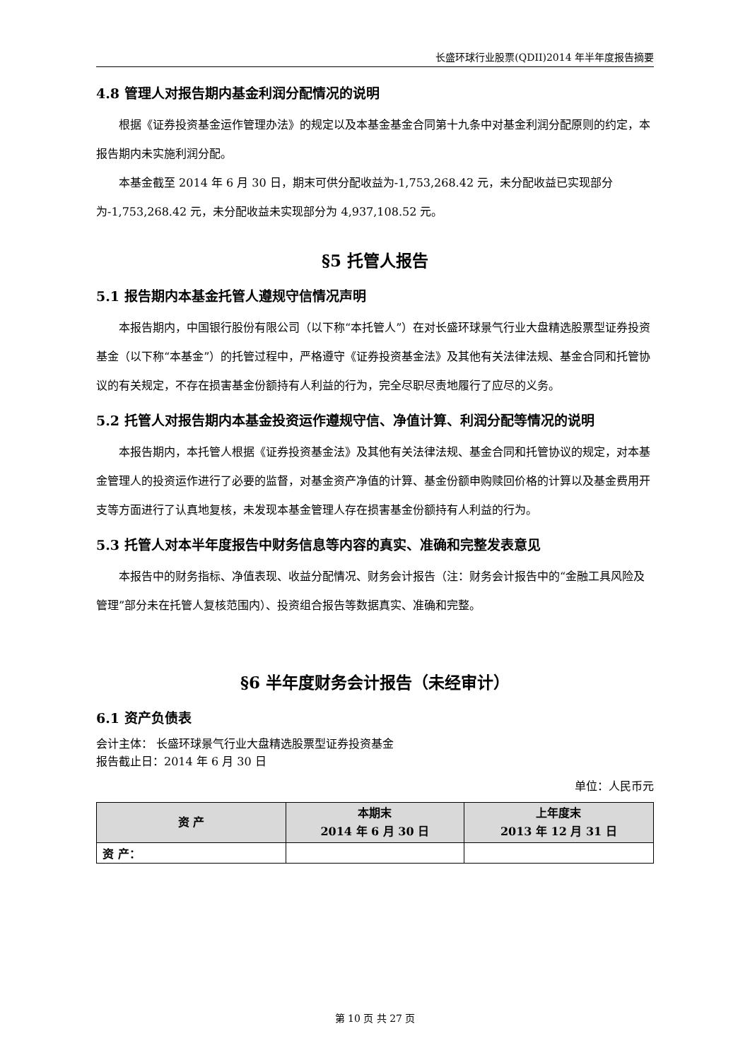长盛环球行业股票(QDII)2014 年半年度报告摘要
4.8 管理人对报告期内基金利润分配情况的说明
根据《证券投资基金运作管理办法》的规定以及本基金基金合同第十九条中对基金利润分配原则的约定，本报告期内未实施利润分配。
本基金截至 2014 年 6 月 30 日，期末可供分配收益为-1,753,268.42 元，未分配收益已实现部分为-1,753,268.42 元，未分配收益未实现部分为 4,937,108.52 元。
§5 托管人报告
5.1 报告期内本基金托管人遵规守信情况声明
本报告期内，中国银行股份有限公司（以下称“本托管人”）在对长盛环球景气行业大盘精选股票型证券投资基金（以下称“本基金”）的托管过程中，严格遵守《证券投资基金法》及其他有关法律法规、基金合同和托管协议的有关规定，不存在损害基金份额持有人利益的行为，完全尽职尽责地履行了应尽的义务。
5.2 托管人对报告期内本基金投资运作遵规守信、净值计算、利润分配等情况的说明
本报告期内，本托管人根据《证券投资基金法》及其他有关法律法规、基金合同和托管协议的规定，对本基金管理人的投资运作进行了必要的监督，对基金资产净值的计算、基金份额申购赎回价格的计算以及基金费用开支等方面进行了认真地复核，未发现本基金管理人存在损害基金份额持有人利益的行为。
5.3 托管人对本半年度报告中财务信息等内容的真实、准确和完整发表意见
本报告中的财务指标、净值表现、收益分配情况、财务会计报告（注：财务会计报告中的“金融工具风险及管理”部分未在托管人复核范围内）、投资组合报告等数据真实、准确和完整。
§6 半年度财务会计报告（未经审计）
6.1 资产负债表
会计主体： 长盛环球景气行业大盘精选股票型证券投资基金
报告截止日：2014 年 6 月 30 日
单位：人民币元
| 资 产 | 本期末 2014 年 6 月 30 日 | 上年度末 2013 年 12 月 31 日 |
| --- | --- | --- |
| 资 产： | | |
第 10 页 共 27 页